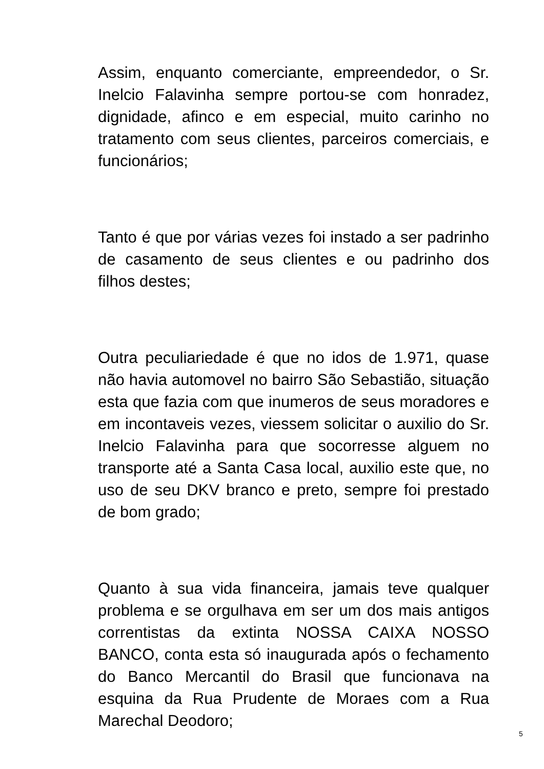Assim, enquanto comerciante, empreendedor, o Sr. Inelcio Falavinha sempre portou-se com honradez, dignidade, afinco e em especial, muito carinho no tratamento com seus clientes, parceiros comerciais, e funcionários;
Tanto é que por várias vezes foi instado a ser padrinho de casamento de seus clientes e ou padrinho dos filhos destes;
Outra peculiariedade é que no idos de 1.971, quase não havia automovel no bairro São Sebastião, situação esta que fazia com que inumeros de seus moradores e em incontaveis vezes, viessem solicitar o auxilio do Sr. Inelcio Falavinha para que socorresse alguem no transporte até a Santa Casa local, auxilio este que, no uso de seu DKV branco e preto, sempre foi prestado de bom grado;
Quanto à sua vida financeira, jamais teve qualquer problema e se orgulhava em ser um dos mais antigos correntistas da extinta NOSSA CAIXA NOSSO BANCO, conta esta só inaugurada após o fechamento do Banco Mercantil do Brasil que funcionava na esquina da Rua Prudente de Moraes com a Rua Marechal Deodoro;
5